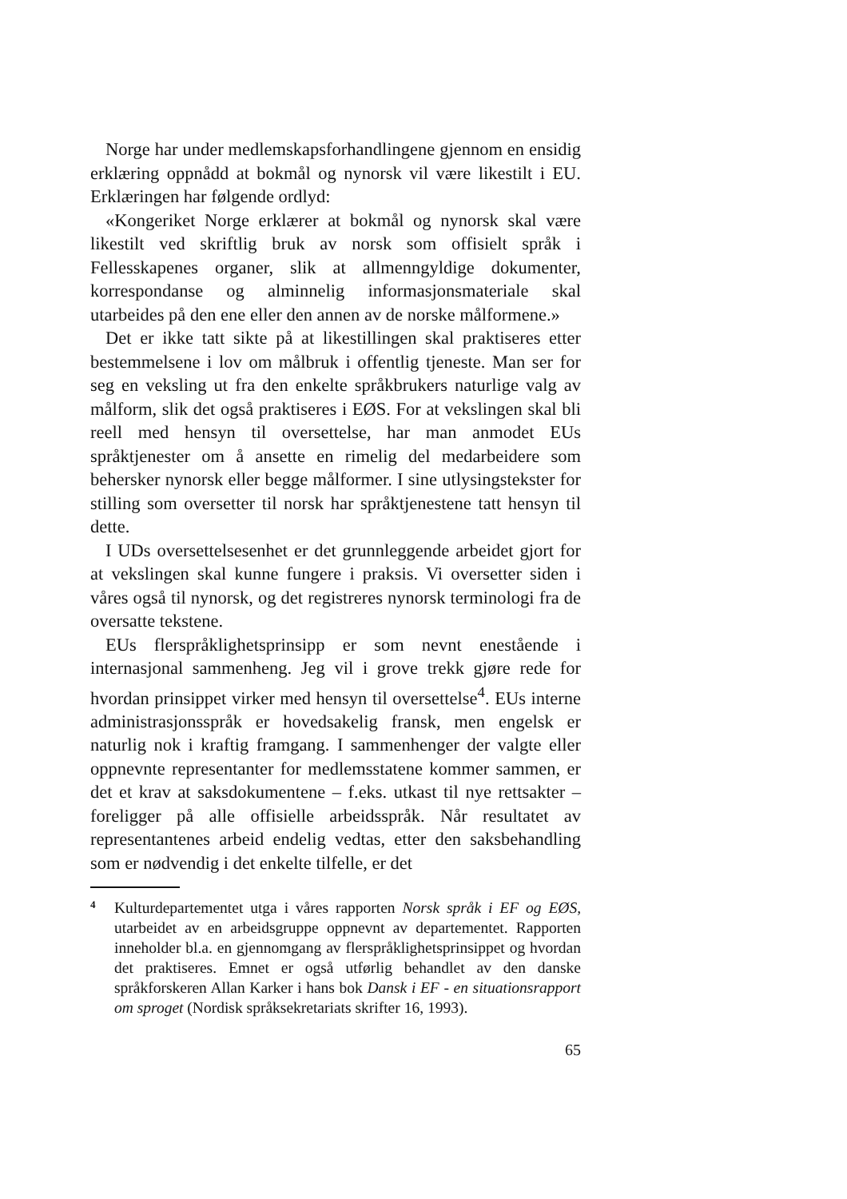Norge har under medlemskapsforhandlingene gjennom en ensidig erklæring oppnådd at bokmål og nynorsk vil være likestilt i EU. Erklæringen har følgende ordlyd:
«Kongeriket Norge erklærer at bokmål og nynorsk skal være likestilt ved skriftlig bruk av norsk som offisielt språk i Fellesskapenes organer, slik at allmenngyldige dokumenter, korrespondanse og alminnelig informasjonsmateriale skal utarbeides på den ene eller den annen av de norske målformene.»
Det er ikke tatt sikte på at likestillingen skal praktiseres etter bestemmelsene i lov om målbruk i offentlig tjeneste. Man ser for seg en veksling ut fra den enkelte språkbrukers naturlige valg av målform, slik det også praktiseres i EØS. For at vekslingen skal bli reell med hensyn til oversettelse, har man anmodet EUs språktjenester om å ansette en rimelig del medarbeidere som behersker nynorsk eller begge målformer. I sine utlysingstekster for stilling som oversetter til norsk har språktjenestene tatt hensyn til dette.
I UDs oversettelsesenhet er det grunnleggende arbeidet gjort for at vekslingen skal kunne fungere i praksis. Vi oversetter siden i våres også til nynorsk, og det registreres nynorsk terminologi fra de oversatte tekstene.
EUs flerspråklighetsprinsipp er som nevnt enestående i internasjonal sammenheng. Jeg vil i grove trekk gjøre rede for hvordan prinsippet virker med hensyn til oversettelse<sup>4</sup>. EUs interne administrasjonsspråk er hovedsakelig fransk, men engelsk er naturlig nok i kraftig framgang. I sammenhenger der valgte eller oppnevnte representanter for medlemsstatene kommer sammen, er det et krav at saksdokumentene – f.eks. utkast til nye rettsakter – foreligger på alle offisielle arbeidsspråk. Når resultatet av representantenes arbeid endelig vedtas, etter den saksbehandling som er nødvendig i det enkelte tilfelle, er det
4 Kulturdepartementet utga i våres rapporten Norsk språk i EF og EØS, utarbeidet av en arbeidsgruppe oppnevnt av departementet. Rapporten inneholder bl.a. en gjennomgang av flerspråklighetsprinsippet og hvordan det praktiseres. Emnet er også utførlig behandlet av den danske språkforskeren Allan Karker i hans bok Dansk i EF - en situationsrapport om sproget (Nordisk språksekretariats skrifter 16, 1993).
65